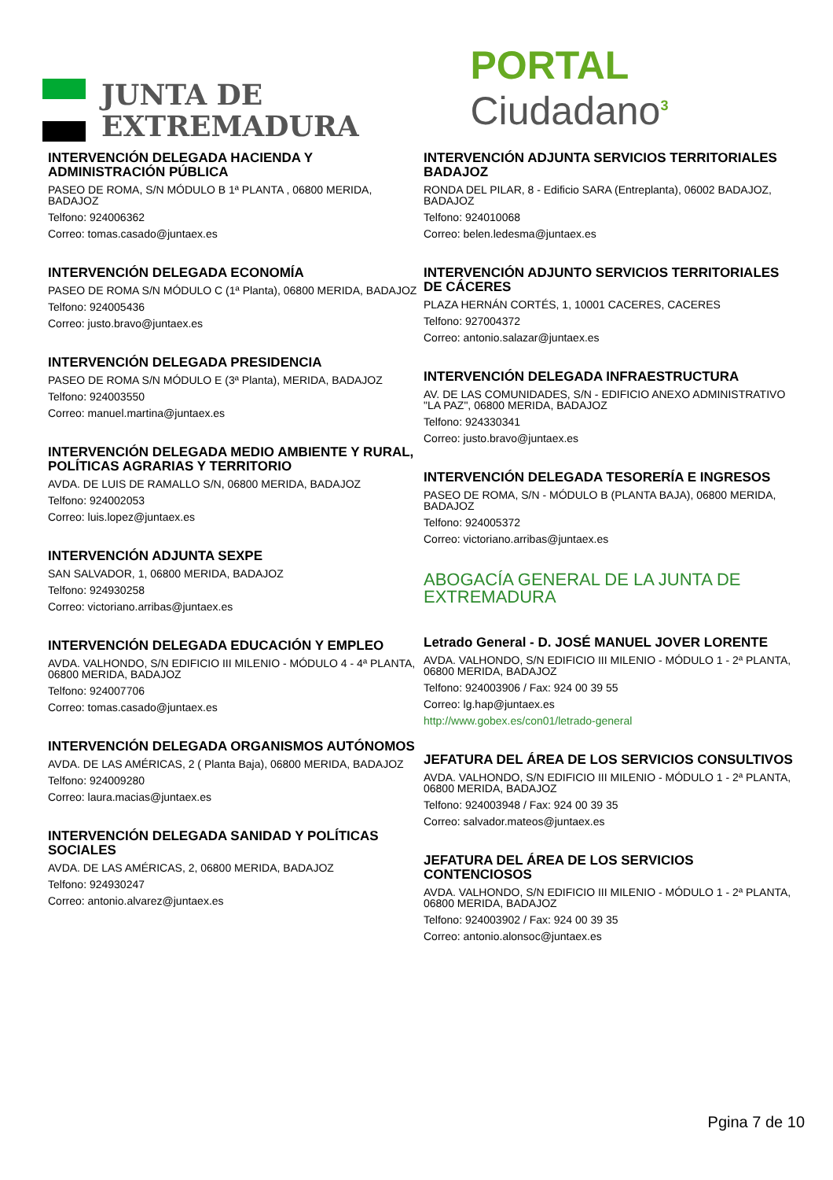JUNTA DE
EXTREMADURA
PORTAL Ciudadano<sup>3</sup>
INTERVENCIÓN DELEGADA HACIENDA Y ADMINISTRACIÓN PÚBLICA
PASEO DE ROMA, S/N MÓDULO B 1ª PLANTA , 06800 MERIDA, BADAJOZ
Telfono: 924006362
Correo: tomas.casado@juntaex.es
INTERVENCIÓN DELEGADA ECONOMÍA
PASEO DE ROMA S/N MÓDULO C (1ª Planta), 06800 MERIDA, BADAJOZ
Telfono: 924005436
Correo: justo.bravo@juntaex.es
INTERVENCIÓN DELEGADA PRESIDENCIA
PASEO DE ROMA S/N MÓDULO E (3ª Planta), MERIDA, BADAJOZ
Telfono: 924003550
Correo: manuel.martina@juntaex.es
INTERVENCIÓN DELEGADA MEDIO AMBIENTE Y RURAL, POLÍTICAS AGRARIAS Y TERRITORIO
AVDA. DE LUIS DE RAMALLO S/N, 06800 MERIDA, BADAJOZ
Telfono: 924002053
Correo: luis.lopez@juntaex.es
INTERVENCIÓN ADJUNTA SEXPE
SAN SALVADOR, 1, 06800 MERIDA, BADAJOZ
Telfono: 924930258
Correo: victoriano.arribas@juntaex.es
INTERVENCIÓN DELEGADA EDUCACIÓN Y EMPLEO
AVDA. VALHONDO, S/N EDIFICIO III MILENIO - MÓDULO 4 - 4ª PLANTA, 06800 MERIDA, BADAJOZ
Telfono: 924007706
Correo: tomas.casado@juntaex.es
INTERVENCIÓN DELEGADA ORGANISMOS AUTÓNOMOS
AVDA. DE LAS AMÉRICAS, 2 ( Planta Baja), 06800 MERIDA, BADAJOZ
Telfono: 924009280
Correo: laura.macias@juntaex.es
INTERVENCIÓN DELEGADA SANIDAD Y POLÍTICAS SOCIALES
AVDA. DE LAS AMÉRICAS, 2, 06800 MERIDA, BADAJOZ
Telfono: 924930247
Correo: antonio.alvarez@juntaex.es
INTERVENCIÓN ADJUNTA SERVICIOS TERRITORIALES BADAJOZ
RONDA DEL PILAR, 8 - Edificio SARA (Entreplanta), 06002 BADAJOZ, BADAJOZ
Telfono: 924010068
Correo: belen.ledesma@juntaex.es
INTERVENCIÓN ADJUNTO SERVICIOS TERRITORIALES DE CÁCERES
PLAZA HERNÁN CORTÉS, 1, 10001 CACERES, CACERES
Telfono: 927004372
Correo: antonio.salazar@juntaex.es
INTERVENCIÓN DELEGADA INFRAESTRUCTURA
AV. DE LAS COMUNIDADES, S/N - EDIFICIO ANEXO ADMINISTRATIVO "LA PAZ", 06800 MERIDA, BADAJOZ
Telfono: 924330341
Correo: justo.bravo@juntaex.es
INTERVENCIÓN DELEGADA TESORERÍA E INGRESOS
PASEO DE ROMA, S/N - MÓDULO B (PLANTA BAJA), 06800 MERIDA, BADAJOZ
Telfono: 924005372
Correo: victoriano.arribas@juntaex.es
ABOGACÍA GENERAL DE LA JUNTA DE EXTREMADURA
Letrado General - D. JOSÉ MANUEL JOVER LORENTE
AVDA. VALHONDO, S/N EDIFICIO III MILENIO - MÓDULO 1 - 2ª PLANTA, 06800 MERIDA, BADAJOZ
Telfono: 924003906 / Fax: 924 00 39 55
Correo: lg.hap@juntaex.es
http://www.gobex.es/con01/letrado-general
JEFATURA DEL ÁREA DE LOS SERVICIOS CONSULTIVOS
AVDA. VALHONDO, S/N EDIFICIO III MILENIO - MÓDULO 1 - 2ª PLANTA, 06800 MERIDA, BADAJOZ
Telfono: 924003948 / Fax: 924 00 39 35
Correo: salvador.mateos@juntaex.es
JEFATURA DEL ÁREA DE LOS SERVICIOS CONTENCIOSOS
AVDA. VALHONDO, S/N EDIFICIO III MILENIO - MÓDULO 1 - 2ª PLANTA, 06800 MERIDA, BADAJOZ
Telfono: 924003902 / Fax: 924 00 39 35
Correo: antonio.alonsoc@juntaex.es
Pgina 7 de 10